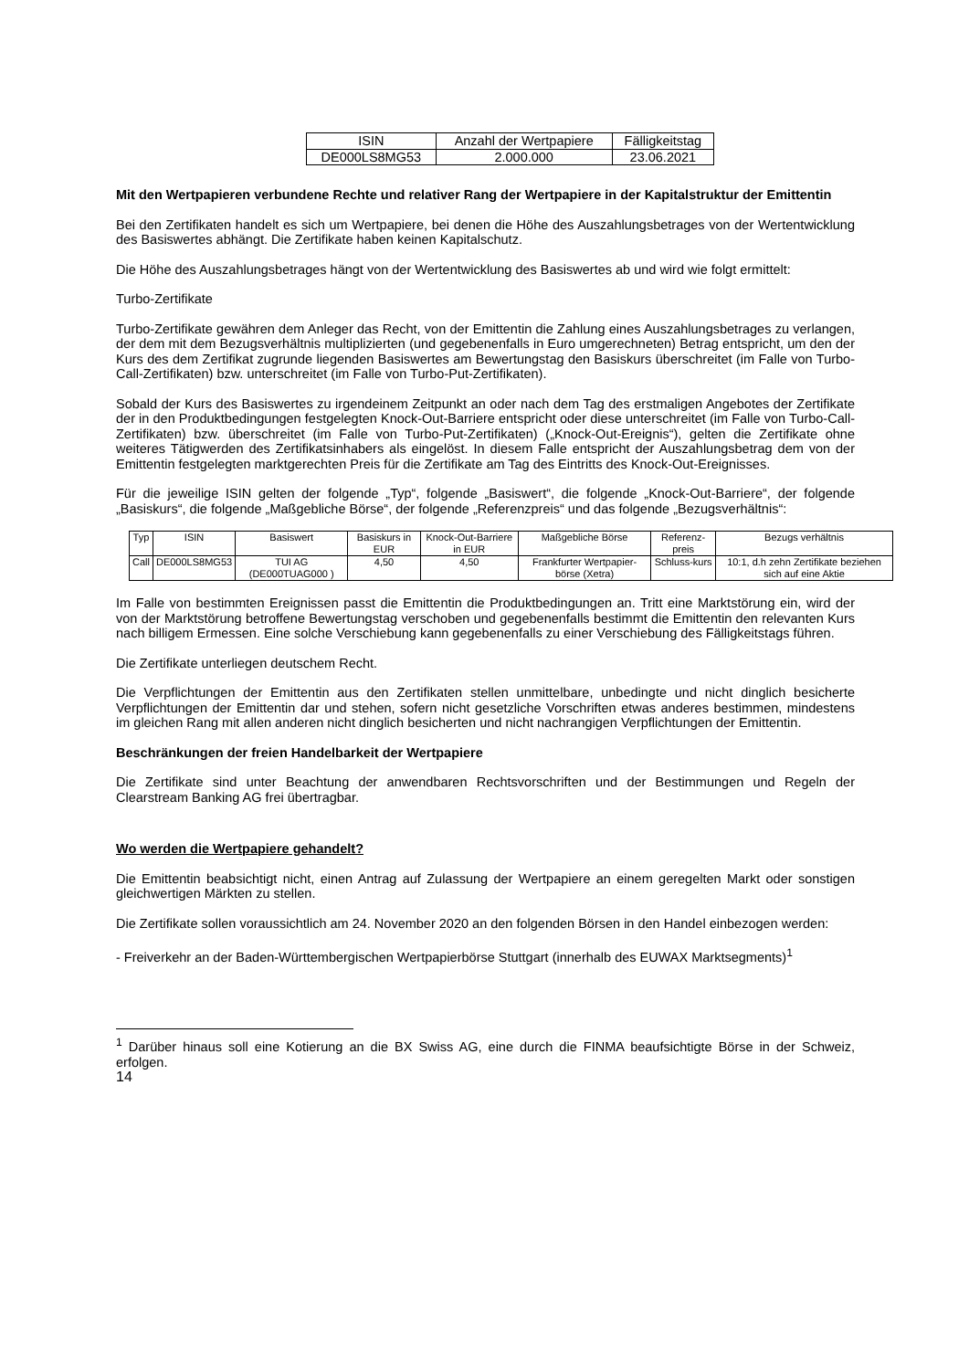| ISIN | Anzahl der Wertpapiere | Fälligkeitstag |
| --- | --- | --- |
| DE000LS8MG53 | 2.000.000 | 23.06.2021 |
Mit den Wertpapieren verbundene Rechte und relativer Rang der Wertpapiere in der Kapitalstruktur der Emittentin
Bei den Zertifikaten handelt es sich um Wertpapiere, bei denen die Höhe des Auszahlungsbetrages von der Wertentwicklung des Basiswertes abhängt. Die Zertifikate haben keinen Kapitalschutz.
Die Höhe des Auszahlungsbetrages hängt von der Wertentwicklung des Basiswertes ab und wird wie folgt ermittelt:
Turbo-Zertifikate
Turbo-Zertifikate gewähren dem Anleger das Recht, von der Emittentin die Zahlung eines Auszahlungsbetrages zu verlangen, der dem mit dem Bezugsverhältnis multiplizierten (und gegebenenfalls in Euro umgerechneten) Betrag entspricht, um den der Kurs des dem Zertifikat zugrunde liegenden Basiswertes am Bewertungstag den Basiskurs überschreitet (im Falle von Turbo-Call-Zertifikaten) bzw. unterschreitet (im Falle von Turbo-Put-Zertifikaten).
Sobald der Kurs des Basiswertes zu irgendeinem Zeitpunkt an oder nach dem Tag des erstmaligen Angebotes der Zertifikate der in den Produktbedingungen festgelegten Knock-Out-Barriere entspricht oder diese unterschreitet (im Falle von Turbo-Call-Zertifikaten) bzw. überschreitet (im Falle von Turbo-Put-Zertifikaten) („Knock-Out-Ereignis“), gelten die Zertifikate ohne weiteres Tätigwerden des Zertifikatsinhabers als eingelöst. In diesem Falle entspricht der Auszahlungsbetrag dem von der Emittentin festgelegten marktgerechten Preis für die Zertifikate am Tag des Eintritts des Knock-Out-Ereignisses.
Für die jeweilige ISIN gelten der folgende „Typ“, folgende „Basiswert“, die folgende „Knock-Out-Barriere“, der folgende „Basiskurs“, die folgende „Maßgebliche Börse“, der folgende „Referenzpreis“ und das folgende „Bezugsverhältnis“:
| Typ | ISIN | Basiswert | Basiskurs in EUR | Knock-Out-Barriere in EUR | Maßgebliche Börse | Referenz-preis | Bezugs verhältnis |
| --- | --- | --- | --- | --- | --- | --- | --- |
| Call | DE000LS8MG53 | TUI AG (DE000TUAG000 ) | 4,50 | 4,50 | Frankfurter Wertpapier-börse (Xetra) | Schluss-kurs | 10:1, d.h zehn Zertifikate beziehen sich auf eine Aktie |
Im Falle von bestimmten Ereignissen passt die Emittentin die Produktbedingungen an. Tritt eine Marktstörung ein, wird der von der Marktstörung betroffene Bewertungstag verschoben und gegebenenfalls bestimmt die Emittentin den relevanten Kurs nach billigem Ermessen. Eine solche Verschiebung kann gegebenenfalls zu einer Verschiebung des Fälligkeitstags führen.
Die Zertifikate unterliegen deutschem Recht.
Die Verpflichtungen der Emittentin aus den Zertifikaten stellen unmittelbare, unbedingte und nicht dinglich besicherte Verpflichtungen der Emittentin dar und stehen, sofern nicht gesetzliche Vorschriften etwas anderes bestimmen, mindestens im gleichen Rang mit allen anderen nicht dinglich besicherten und nicht nachrangigen Verpflichtungen der Emittentin.
Beschränkungen der freien Handelbarkeit der Wertpapiere
Die Zertifikate sind unter Beachtung der anwendbaren Rechtsvorschriften und der Bestimmungen und Regeln der Clearstream Banking AG frei übertragbar.
Wo werden die Wertpapiere gehandelt?
Die Emittentin beabsichtigt nicht, einen Antrag auf Zulassung der Wertpapiere an einem geregelten Markt oder sonstigen gleichwertigen Märkten zu stellen.
Die Zertifikate sollen voraussichtlich am 24. November 2020 an den folgenden Börsen in den Handel einbezogen werden:
- Freiverkehr an der Baden-Württembergischen Wertpapierbörse Stuttgart (innerhalb des EUWAX Marktsegments)<sup>1</sup>
<sup>1</sup> Darüber hinaus soll eine Kotierung an die BX Swiss AG, eine durch die FINMA beaufsichtigte Börse in der Schweiz, erfolgen.
14